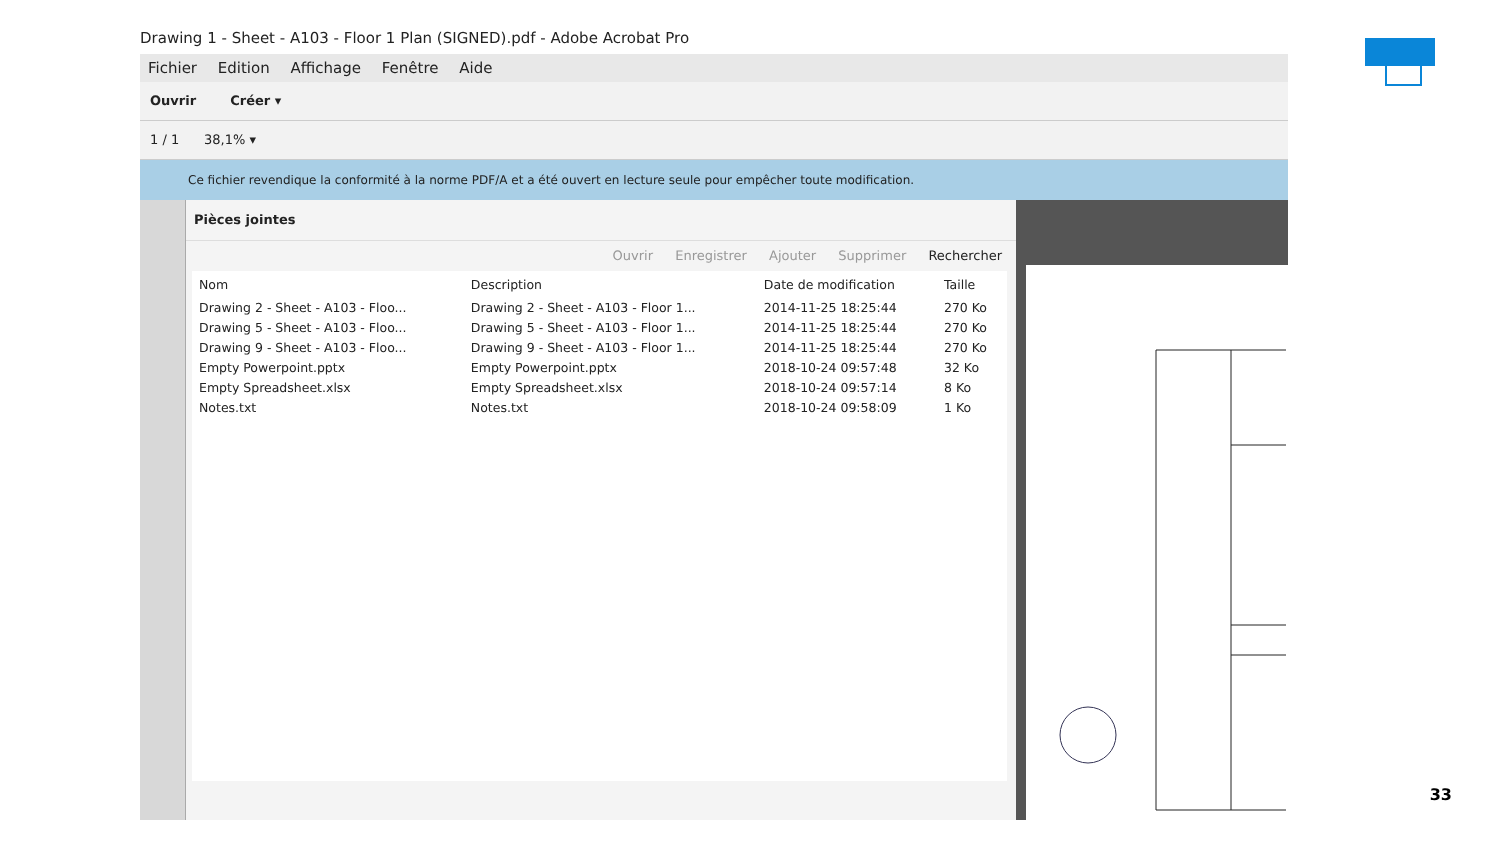Drawing 1 - Sheet - A103 - Floor 1 Plan (SIGNED).pdf - Adobe Acrobat Pro
Fichier Edition Affichage Fenêtre Aide
Ouvrir Créer ▾
1 / 1 38,1% ▾
Ce fichier revendique la conformité à la norme PDF/A et a été ouvert en lecture seule pour empêcher toute modification.
Pièces jointes
Ouvrir Enregistrer Ajouter Supprimer Rechercher
| Nom | Description | Date de modification | Taille |
| --- | --- | --- | --- |
| Drawing 2 - Sheet - A103 - Floo... | Drawing 2 - Sheet - A103 - Floor 1... | 2014-11-25 18:25:44 | 270 Ko |
| Drawing 5 - Sheet - A103 - Floo... | Drawing 5 - Sheet - A103 - Floor 1... | 2014-11-25 18:25:44 | 270 Ko |
| Drawing 9 - Sheet - A103 - Floo... | Drawing 9 - Sheet - A103 - Floor 1... | 2014-11-25 18:25:44 | 270 Ko |
| Empty Powerpoint.pptx | Empty Powerpoint.pptx | 2018-10-24 09:57:48 | 32 Ko |
| Empty Spreadsheet.xlsx | Empty Spreadsheet.xlsx | 2018-10-24 09:57:14 | 8 Ko |
| Notes.txt | Notes.txt | 2018-10-24 09:58:09 | 1 Ko |
33